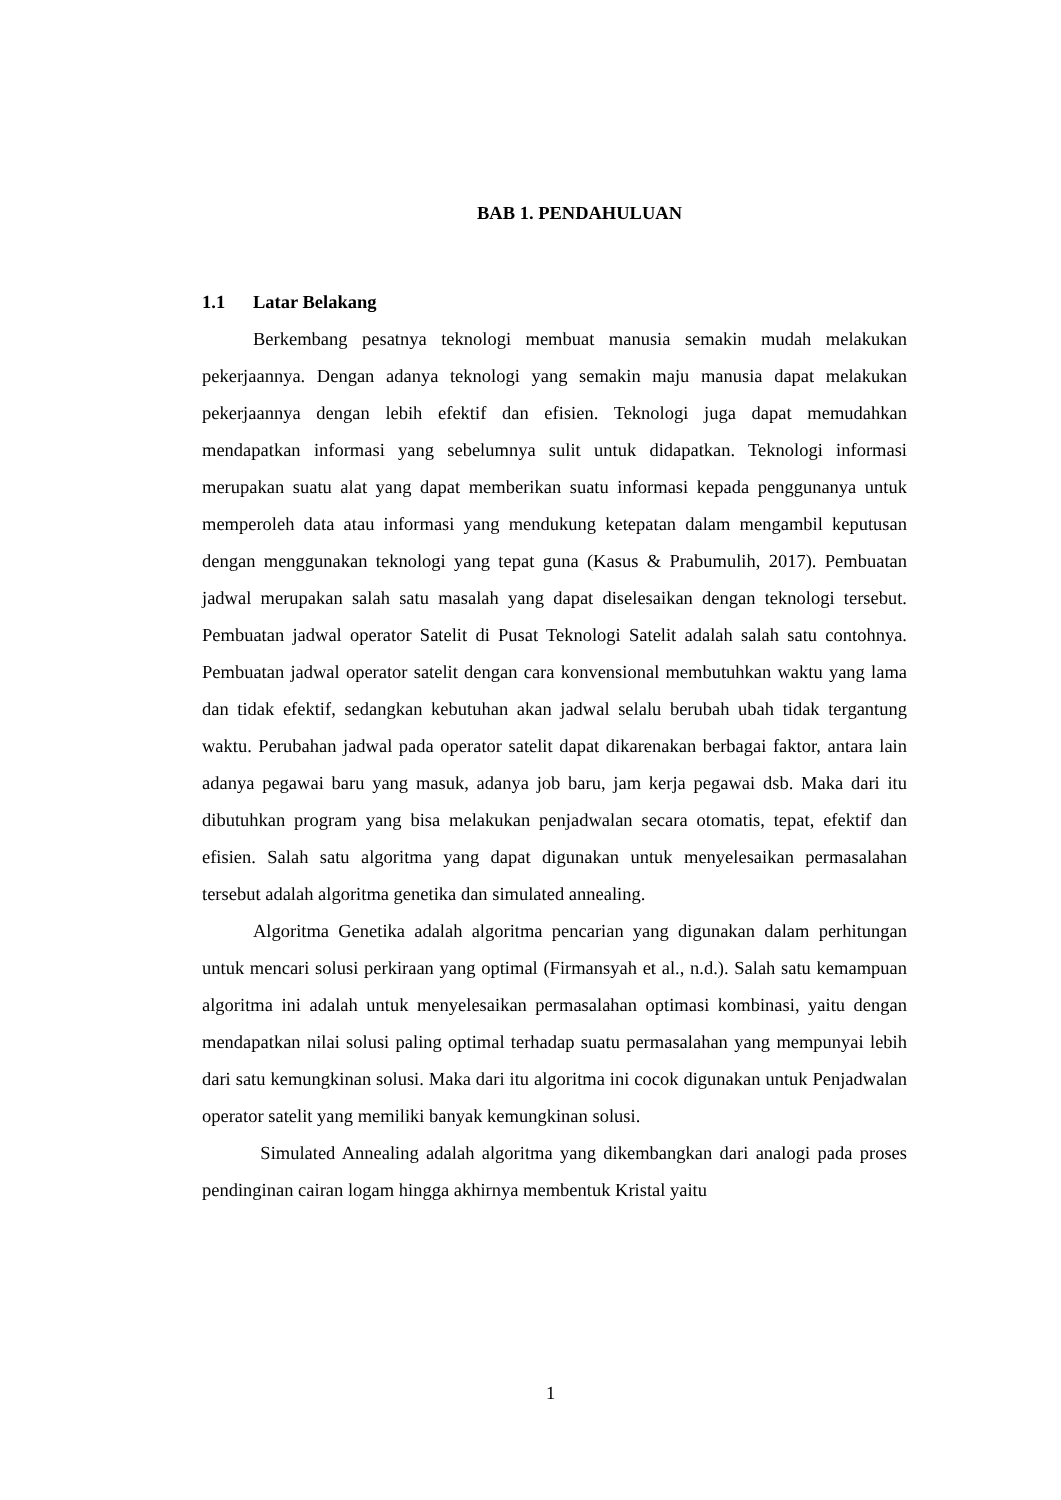BAB 1. PENDAHULUAN
1.1 Latar Belakang
Berkembang pesatnya teknologi membuat manusia semakin mudah melakukan pekerjaannya. Dengan adanya teknologi yang semakin maju manusia dapat melakukan pekerjaannya dengan lebih efektif dan efisien. Teknologi juga dapat memudahkan mendapatkan informasi yang sebelumnya sulit untuk didapatkan. Teknologi informasi merupakan suatu alat yang dapat memberikan suatu informasi kepada penggunanya untuk memperoleh data atau informasi yang mendukung ketepatan dalam mengambil keputusan dengan menggunakan teknologi yang tepat guna (Kasus & Prabumulih, 2017). Pembuatan jadwal merupakan salah satu masalah yang dapat diselesaikan dengan teknologi tersebut. Pembuatan jadwal operator Satelit di Pusat Teknologi Satelit adalah salah satu contohnya. Pembuatan jadwal operator satelit dengan cara konvensional membutuhkan waktu yang lama dan tidak efektif, sedangkan kebutuhan akan jadwal selalu berubah ubah tidak tergantung waktu. Perubahan jadwal pada operator satelit dapat dikarenakan berbagai faktor, antara lain adanya pegawai baru yang masuk, adanya job baru, jam kerja pegawai dsb. Maka dari itu dibutuhkan program yang bisa melakukan penjadwalan secara otomatis, tepat, efektif dan efisien. Salah satu algoritma yang dapat digunakan untuk menyelesaikan permasalahan tersebut adalah algoritma genetika dan simulated annealing.
Algoritma Genetika adalah algoritma pencarian yang digunakan dalam perhitungan untuk mencari solusi perkiraan yang optimal (Firmansyah et al., n.d.). Salah satu kemampuan algoritma ini adalah untuk menyelesaikan permasalahan optimasi kombinasi, yaitu dengan mendapatkan nilai solusi paling optimal terhadap suatu permasalahan yang mempunyai lebih dari satu kemungkinan solusi. Maka dari itu algoritma ini cocok digunakan untuk Penjadwalan operator satelit yang memiliki banyak kemungkinan solusi.
Simulated Annealing adalah algoritma yang dikembangkan dari analogi pada proses pendinginan cairan logam hingga akhirnya membentuk Kristal yaitu
1